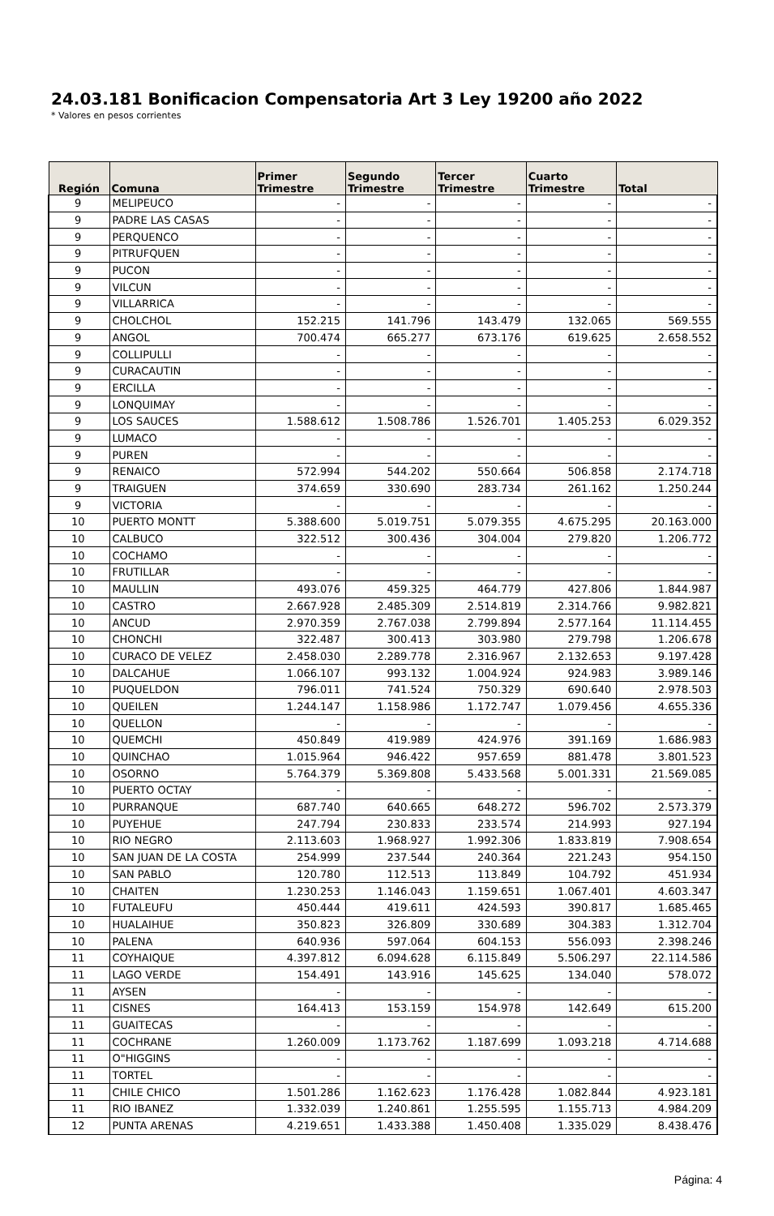24.03.181 Bonificacion Compensatoria Art 3 Ley 19200 año 2022
* Valores en pesos corrientes
| Región | Comuna | Primer Trimestre | Segundo Trimestre | Tercer Trimestre | Cuarto Trimestre | Total |
| --- | --- | --- | --- | --- | --- | --- |
| 9 | MELIPEUCO | - | - | - | - | - |
| 9 | PADRE LAS CASAS | - | - | - | - | - |
| 9 | PERQUENCO | - | - | - | - | - |
| 9 | PITRUFQUEN | - | - | - | - | - |
| 9 | PUCON | - | - | - | - | - |
| 9 | VILCUN | - | - | - | - | - |
| 9 | VILLARRICA | - | - | - | - | - |
| 9 | CHOLCHOL | 152.215 | 141.796 | 143.479 | 132.065 | 569.555 |
| 9 | ANGOL | 700.474 | 665.277 | 673.176 | 619.625 | 2.658.552 |
| 9 | COLLIPULLI | - | - | - | - | - |
| 9 | CURACAUTIN | - | - | - | - | - |
| 9 | ERCILLA | - | - | - | - | - |
| 9 | LONQUIMAY | - | - | - | - | - |
| 9 | LOS SAUCES | 1.588.612 | 1.508.786 | 1.526.701 | 1.405.253 | 6.029.352 |
| 9 | LUMACO | - | - | - | - | - |
| 9 | PUREN | - | - | - | - | - |
| 9 | RENAICO | 572.994 | 544.202 | 550.664 | 506.858 | 2.174.718 |
| 9 | TRAIGUEN | 374.659 | 330.690 | 283.734 | 261.162 | 1.250.244 |
| 9 | VICTORIA | - | - | - | - | - |
| 10 | PUERTO MONTT | 5.388.600 | 5.019.751 | 5.079.355 | 4.675.295 | 20.163.000 |
| 10 | CALBUCO | 322.512 | 300.436 | 304.004 | 279.820 | 1.206.772 |
| 10 | COCHAMO | - | - | - | - | - |
| 10 | FRUTILLAR | - | - | - | - | - |
| 10 | MAULLIN | 493.076 | 459.325 | 464.779 | 427.806 | 1.844.987 |
| 10 | CASTRO | 2.667.928 | 2.485.309 | 2.514.819 | 2.314.766 | 9.982.821 |
| 10 | ANCUD | 2.970.359 | 2.767.038 | 2.799.894 | 2.577.164 | 11.114.455 |
| 10 | CHONCHI | 322.487 | 300.413 | 303.980 | 279.798 | 1.206.678 |
| 10 | CURACO DE VELEZ | 2.458.030 | 2.289.778 | 2.316.967 | 2.132.653 | 9.197.428 |
| 10 | DALCAHUE | 1.066.107 | 993.132 | 1.004.924 | 924.983 | 3.989.146 |
| 10 | PUQUELDON | 796.011 | 741.524 | 750.329 | 690.640 | 2.978.503 |
| 10 | QUEILEN | 1.244.147 | 1.158.986 | 1.172.747 | 1.079.456 | 4.655.336 |
| 10 | QUELLON | - | - | - | - | - |
| 10 | QUEMCHI | 450.849 | 419.989 | 424.976 | 391.169 | 1.686.983 |
| 10 | QUINCHAO | 1.015.964 | 946.422 | 957.659 | 881.478 | 3.801.523 |
| 10 | OSORNO | 5.764.379 | 5.369.808 | 5.433.568 | 5.001.331 | 21.569.085 |
| 10 | PUERTO OCTAY | - | - | - | - | - |
| 10 | PURRANQUE | 687.740 | 640.665 | 648.272 | 596.702 | 2.573.379 |
| 10 | PUYEHUE | 247.794 | 230.833 | 233.574 | 214.993 | 927.194 |
| 10 | RIO NEGRO | 2.113.603 | 1.968.927 | 1.992.306 | 1.833.819 | 7.908.654 |
| 10 | SAN JUAN DE LA COSTA | 254.999 | 237.544 | 240.364 | 221.243 | 954.150 |
| 10 | SAN PABLO | 120.780 | 112.513 | 113.849 | 104.792 | 451.934 |
| 10 | CHAITEN | 1.230.253 | 1.146.043 | 1.159.651 | 1.067.401 | 4.603.347 |
| 10 | FUTALEUFU | 450.444 | 419.611 | 424.593 | 390.817 | 1.685.465 |
| 10 | HUALAIHUE | 350.823 | 326.809 | 330.689 | 304.383 | 1.312.704 |
| 10 | PALENA | 640.936 | 597.064 | 604.153 | 556.093 | 2.398.246 |
| 11 | COYHAIQUE | 4.397.812 | 6.094.628 | 6.115.849 | 5.506.297 | 22.114.586 |
| 11 | LAGO VERDE | 154.491 | 143.916 | 145.625 | 134.040 | 578.072 |
| 11 | AYSEN | - | - | - | - | - |
| 11 | CISNES | 164.413 | 153.159 | 154.978 | 142.649 | 615.200 |
| 11 | GUAITECAS | - | - | - | - | - |
| 11 | COCHRANE | 1.260.009 | 1.173.762 | 1.187.699 | 1.093.218 | 4.714.688 |
| 11 | O"HIGGINS | - | - | - | - | - |
| 11 | TORTEL | - | - | - | - | - |
| 11 | CHILE CHICO | 1.501.286 | 1.162.623 | 1.176.428 | 1.082.844 | 4.923.181 |
| 11 | RIO IBANEZ | 1.332.039 | 1.240.861 | 1.255.595 | 1.155.713 | 4.984.209 |
| 12 | PUNTA ARENAS | 4.219.651 | 1.433.388 | 1.450.408 | 1.335.029 | 8.438.476 |
Página: 4